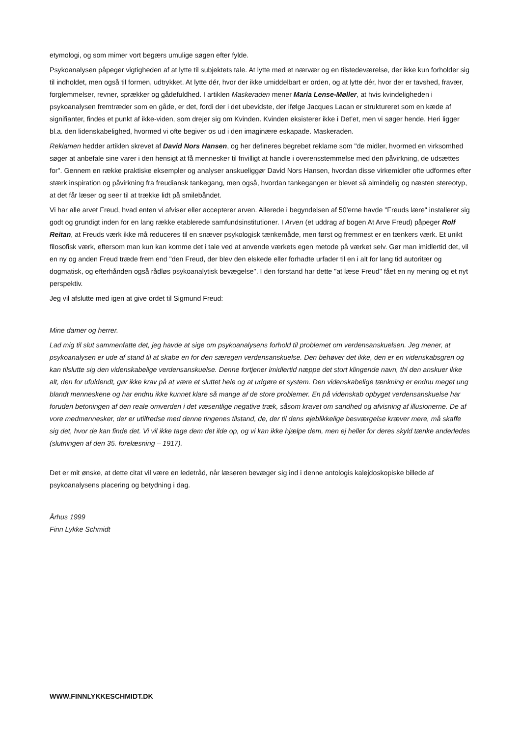etymologi, og som mimer vort begærs umulige søgen efter fylde.
Psykoanalysen påpeger vigtigheden af at lytte til subjektets tale. At lytte med et nærvær og en tilstedeværelse, der ikke kun forholder sig til indholdet, men også til formen, udtrykket. At lytte dér, hvor der ikke umiddelbart er orden, og at lytte dér, hvor der er tavshed, fravær, forglemmelser, revner, sprækker og gådefuldhed. I artiklen Maskeraden mener Maria Lense-Møller, at hvis kvindeligheden i psykoanalysen fremtræder som en gåde, er det, fordi der i det ubevidste, der ifølge Jacques Lacan er struktureret som en kæde af signifianter, findes et punkt af ikke-viden, som drejer sig om Kvinden. Kvinden eksisterer ikke i Det'et, men vi søger hende. Heri ligger bl.a. den lidenskabelighed, hvormed vi ofte begiver os ud i den imaginære eskapade. Maskeraden.
Reklamen hedder artiklen skrevet af David Nors Hansen, og her defineres begrebet reklame som "de midler, hvormed en virksomhed søger at anbefale sine varer i den hensigt at få mennesker til frivilligt at handle i overensstemmelse med den påvirkning, de udsættes for". Gennem en række praktiske eksempler og analyser anskueliggør David Nors Hansen, hvordan disse virkemidler ofte udformes efter stærk inspiration og påvirkning fra freudiansk tankegang, men også, hvordan tankegangen er blevet så almindelig og næsten stereotyp, at det får læser og seer til at trække lidt på smilebåndet.
Vi har alle arvet Freud, hvad enten vi afviser eller accepterer arven. Allerede i begyndelsen af 50'erne havde "Freuds lære" installeret sig godt og grundigt inden for en lang række etablerede samfundsinstitutioner. I Arven (et uddrag af bogen At Arve Freud) påpeger Rolf Reitan, at Freuds værk ikke må reduceres til en snæver psykologisk tænkemåde, men først og fremmest er en tænkers værk. Et unikt filosofisk værk, eftersom man kun kan komme det i tale ved at anvende værkets egen metode på værket selv. Gør man imidlertid det, vil en ny og anden Freud træde frem end "den Freud, der blev den elskede eller forhadte urfader til en i alt for lang tid autoritær og dogmatisk, og efterhånden også rådløs psykoanalytisk bevægelse". I den forstand har dette "at læse Freud" fået en ny mening og et nyt perspektiv.
Jeg vil afslutte med igen at give ordet til Sigmund Freud:
Mine damer og herrer.
Lad mig til slut sammenfatte det, jeg havde at sige om psykoanalysens forhold til problemet om verdensanskuelsen. Jeg mener, at psykoanalysen er ude af stand til at skabe en for den særegen verdensanskuelse. Den behøver det ikke, den er en videnskabsgren og kan tilslutte sig den videnskabelige verdensanskuelse. Denne fortjener imidlertid næppe det stort klingende navn, thi den anskuer ikke alt, den for ufuldendt, gør ikke krav på at være et sluttet hele og at udgøre et system. Den videnskabelige tænkning er endnu meget ung blandt menneskene og har endnu ikke kunnet klare så mange af de store problemer. En på videnskab opbyget verdensanskuelse har foruden betoningen af den reale omverden i det væsentlige negative træk, såsom kravet om sandhed og afvisning af illusionerne. De af vore medmennesker, der er utilfredse med denne tingenes tilstand, de, der til dens øjeblikkelige besværgelse kræver mere, må skaffe sig det, hvor de kan finde det. Vi vil ikke tage dem det ilde op, og vi kan ikke hjælpe dem, men ej heller for deres skyld tænke anderledes (slutningen af den 35. forelæsning – 1917).
Det er mit ønske, at dette citat vil være en ledetråd, når læseren bevæger sig ind i denne antologis kalejdoskopiske billede af psykoanalysens placering og betydning i dag.
Århus 1999
Finn Lykke Schmidt
WWW.FINNLYKKESCHMIDT.DK